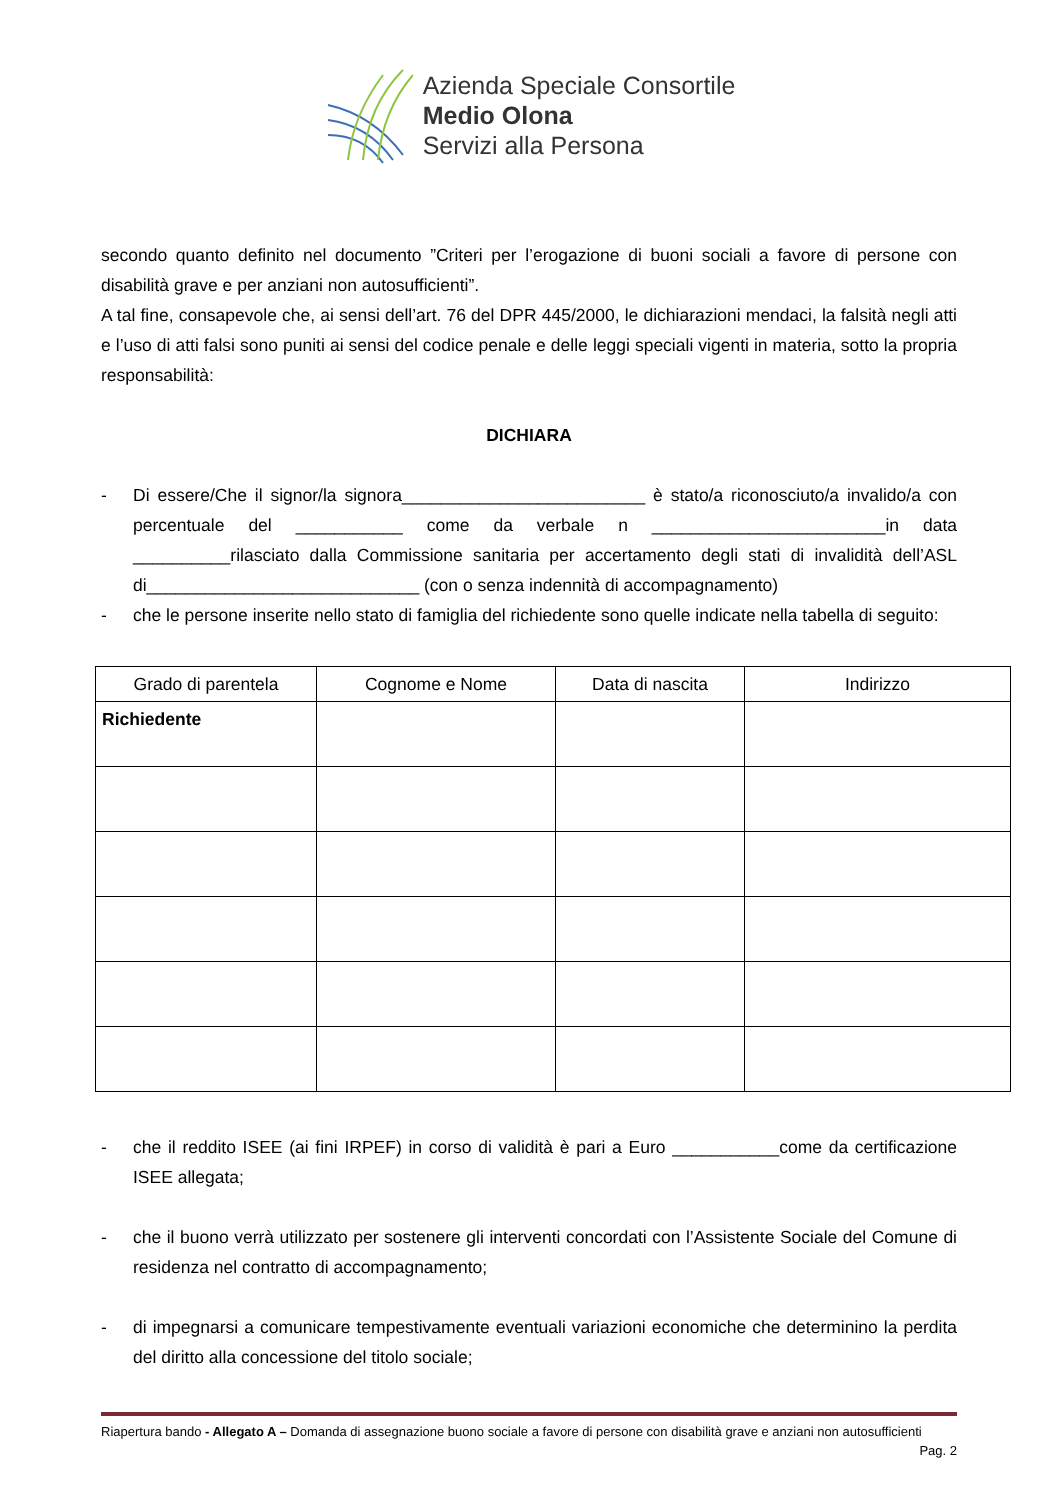Azienda Speciale Consortile
Medio Olona
Servizi alla Persona
secondo quanto definito nel documento ”Criteri per l’erogazione di buoni sociali a favore di persone con disabilità grave e per anziani non autosufficienti”.
A tal fine, consapevole che, ai sensi dell’art. 76 del DPR 445/2000, le dichiarazioni mendaci, la falsità negli atti e l’uso di atti falsi sono puniti ai sensi del codice penale e delle leggi speciali vigenti in materia, sotto la propria responsabilità:
DICHIARA
- Di essere/Che il signor/la signora_________________________ è stato/a riconosciuto/a invalido/a con percentuale del ___________ come da verbale n ________________________in data __________rilasciato dalla Commissione sanitaria per accertamento degli stati di invalidità dell’ASL di____________________________ (con o senza indennità di accompagnamento)
- che le persone inserite nello stato di famiglia del richiedente sono quelle indicate nella tabella di seguito:
| Grado di parentela | Cognome e Nome | Data di nascita | Indirizzo |
| --- | --- | --- | --- |
| Richiedente | | | |
- che il reddito ISEE (ai fini IRPEF) in corso di validità è pari a Euro ___________come da certificazione ISEE allegata;
- che il buono verrà utilizzato per sostenere gli interventi concordati con l’Assistente Sociale del Comune di residenza nel contratto di accompagnamento;
- di impegnarsi a comunicare tempestivamente eventuali variazioni economiche che determinino la perdita del diritto alla concessione del titolo sociale;
Riapertura bando - Allegato A – Domanda di assegnazione buono sociale a favore di persone con disabilità grave e anziani non autosufficienti Pag. 2